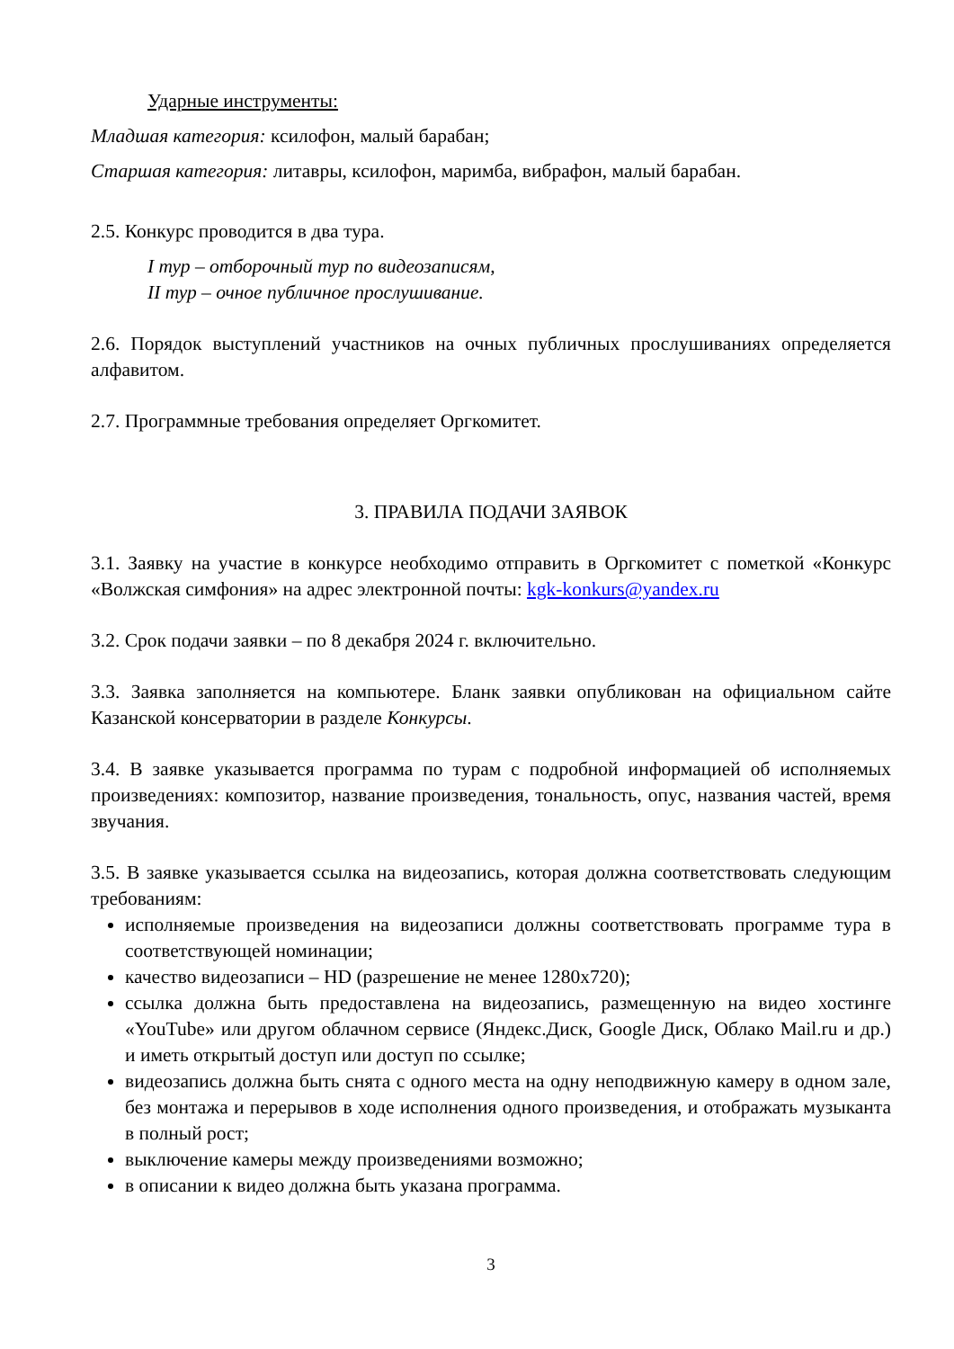Ударные инструменты:
Младшая категория: ксилофон, малый барабан;
Старшая категория: литавры, ксилофон, маримба, вибрафон, малый барабан.
2.5. Конкурс проводится в два тура.
I тур – отборочный тур по видеозаписям,
II тур – очное публичное прослушивание.
2.6. Порядок выступлений участников на очных публичных прослушиваниях определяется алфавитом.
2.7. Программные требования определяет Оргкомитет.
3. ПРАВИЛА ПОДАЧИ ЗАЯВОК
3.1. Заявку на участие в конкурсе необходимо отправить в Оргкомитет с пометкой «Конкурс «Волжская симфония» на адрес электронной почты: kgk-konkurs@yandex.ru
3.2. Срок подачи заявки – по 8 декабря 2024 г. включительно.
3.3. Заявка заполняется на компьютере. Бланк заявки опубликован на официальном сайте Казанской консерватории в разделе Конкурсы.
3.4. В заявке указывается программа по турам с подробной информацией об исполняемых произведениях: композитор, название произведения, тональность, опус, названия частей, время звучания.
3.5. В заявке указывается ссылка на видеозапись, которая должна соответствовать следующим требованиям:
исполняемые произведения на видеозаписи должны соответствовать программе тура в соответствующей номинации;
качество видеозаписи – HD (разрешение не менее 1280х720);
ссылка должна быть предоставлена на видеозапись, размещенную на видео хостинге «YouTube» или другом облачном сервисе (Яндекс.Диск, Google Диск, Облако Mail.ru и др.) и иметь открытый доступ или доступ по ссылке;
видеозапись должна быть снята с одного места на одну неподвижную камеру в одном зале, без монтажа и перерывов в ходе исполнения одного произведения, и отображать музыканта в полный рост;
выключение камеры между произведениями возможно;
в описании к видео должна быть указана программа.
3